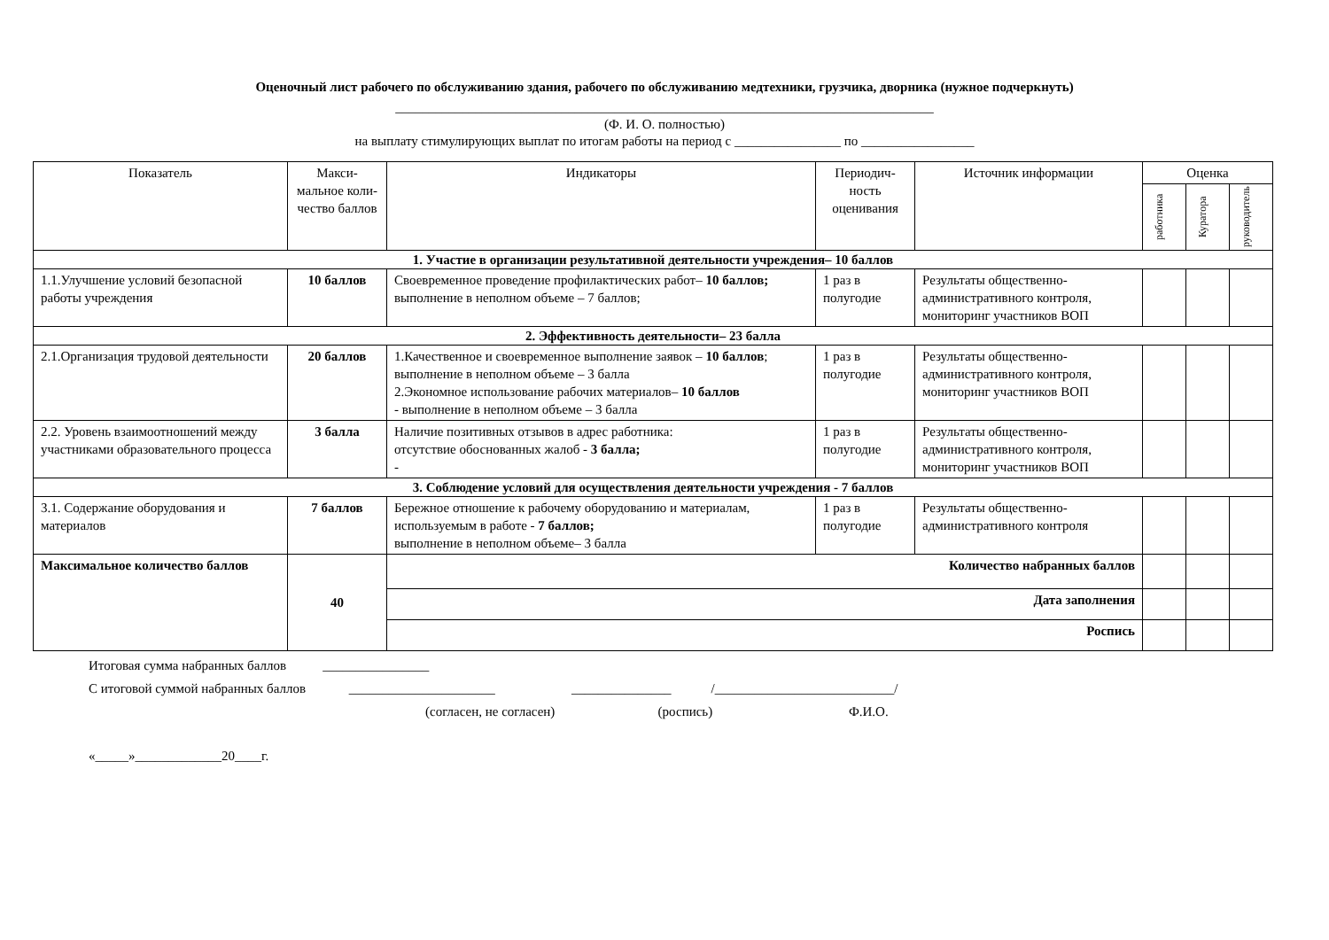Оценочный лист рабочего по обслуживанию здания, рабочего по обслуживанию медтехники, грузчика, дворника (нужное подчеркнуть)
_________________________________________________________________________________
(Ф. И. О. полностью)
на выплату стимулирующих выплат по итогам работы на период с ________________ по _________________
| Показатель | Макси-мальное коли-чество баллов | Индикаторы | Периодич-ность оценивания | Источник информации | Оценка | | |
| --- | --- | --- | --- | --- | --- | --- | --- |
| | | | | | работника | Куратора | руководитель |
| 1. Участие в организации результативной деятельности учреждения– 10 баллов | | | | | | | |
| 1.1.Улучшение условий безопасной работы учреждения | 10 баллов | Своевременное проведение профилактических работ– 10 баллов; выполнение в неполном объеме – 7 баллов; | 1 раз в полугодие | Результаты общественно-административного контроля, мониторинг участников ВОП | | | |
| 2. Эффективность деятельности– 23 балла | | | | | | | |
| 2.1.Организация трудовой деятельности | 20 баллов | 1.Качественное и своевременное выполнение заявок – 10 баллов ; выполнение в неполном объеме – 3 балла 2.Экономное использование рабочих материалов– 10 баллов - выполнение в неполном объеме – 3 балла | 1 раз в полугодие | Результаты общественно-административного контроля, мониторинг участников ВОП | | | |
| 2.2. Уровень взаимоотношений между участниками образовательного процесса | 3 балла | Наличие позитивных отзывов в адрес работника: отсутствие обоснованных жалоб - 3 балла; - | 1 раз в полугодие | Результаты общественно-административного контроля, мониторинг участников ВОП | | | |
| 3. Соблюдение условий для осуществления деятельности учреждения - 7 баллов | | | | | | | |
| 3.1. Содержание оборудования и материалов | 7 баллов | Бережное отношение к рабочему оборудованию и материалам, используемым в работе - 7 баллов; выполнение в неполном объеме– 3 балла | 1 раз в полугодие | Результаты общественно-административного контроля | | | |
| Максимальное количество баллов | 40 | Количество набранных баллов | | | | | |
| | | Дата заполнения | | | | | |
| | | Роспись | | | | | |
Итоговая сумма набранных баллов ________________
С итоговой суммой набранных баллов ______________________ _______________ /___________________________/
(согласен, не согласен) (роспись) Ф.И.О.
«_____»_____________20____г.